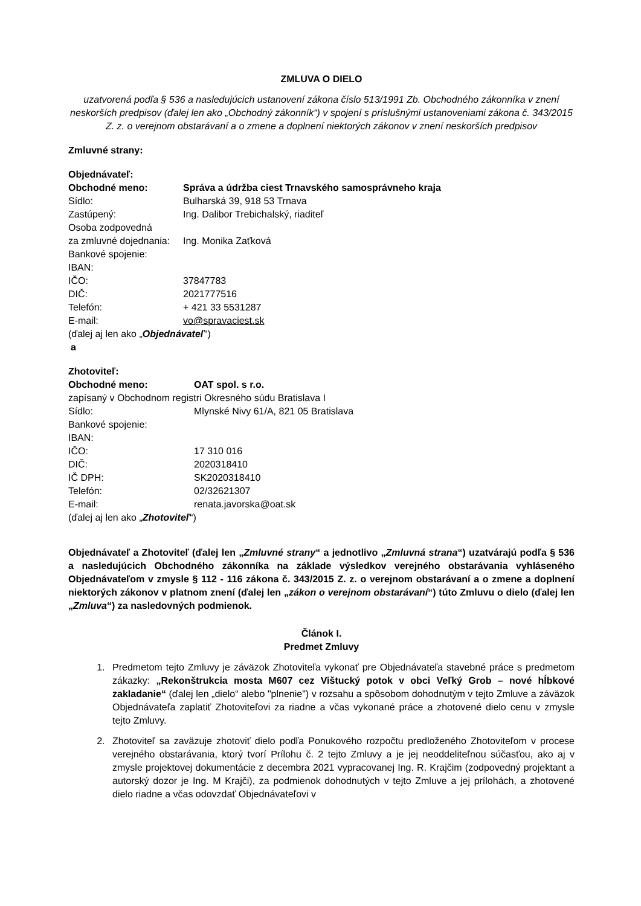ZMLUVA O DIELO
uzatvorená podľa § 536 a nasledujúcich ustanovení zákona číslo 513/1991 Zb. Obchodného zákonníka v znení neskorších predpisov (ďalej len ako „Obchodný zákonník“) v spojení s príslušnými ustanoveniami zákona č. 343/2015 Z. z. o verejnom obstarávaní a o zmene a doplnení niektorých zákonov v znení neskorších predpisov
Zmluvné strany:
Objednávateľ:
Obchodné meno: Správa a údržba ciest Trnavského samosprávneho kraja
Sídlo: Bulharská 39, 918 53 Trnava
Zastúpený: Ing. Dalibor Trebichalský, riaditeľ
Osoba zodpovedná
za zmluvné dojednania: Ing. Monika Zaťková
Bankové spojenie:
IBAN:
IČO: 37847783
DIČ: 2021777516
Telefón: + 421 33 5531287
E-mail: vo@spravaciest.sk
(ďalej aj len ako „Objednávateľ“)
a
Zhotoviteľ:
Obchodné meno: OAT spol. s r.o.
zapísaný v Obchodnom registri Okresného súdu Bratislava I
Sídlo: Mlynské Nivy 61/A, 821 05 Bratislava
Bankové spojenie:
IBAN:
IČO: 17 310 016
DIČ: 2020318410
IČ DPH: SK2020318410
Telefón: 02/32621307
E-mail: renata.javorska@oat.sk
(ďalej aj len ako „Zhotoviteľ“)
Objednávateľ a Zhotoviteľ (ďalej len „Zmluvné strany“ a jednotlivo „Zmluvná strana“) uzatvárajú podľa § 536 a nasledujúcich Obchodného zákonníka na základe výsledkov verejného obstarávania vyhláseného Objednávateľom v zmysle § 112 - 116 zákona č. 343/2015 Z. z. o verejnom obstarávaní a o zmene a doplnení niektorých zákonov v platnom znení (ďalej len „zákon o verejnom obstarávaní“) túto Zmluvu o dielo (ďalej len „Zmluva“) za nasledovných podmienok.
Článok I.
Predmet Zmluvy
1. Predmetom tejto Zmluvy je záväzok Zhotoviteľa vykonať pre Objednávateľa stavebné práce s predmetom zákazky: „Rekonštrukcia mosta M607 cez Vištucký potok v obci Veľký Grob – nové hĺbkové zakladanie“ (ďalej len „dielo“ alebo "plnenie") v rozsahu a spôsobom dohodnutým v tejto Zmluve a záväzok Objednávateľa zaplatiť Zhotoviteľovi za riadne a včas vykonané práce a zhotovené dielo cenu v zmysle tejto Zmluvy.
2. Zhotoviteľ sa zaväzuje zhotoviť dielo podľa Ponukového rozpočtu predloženého Zhotoviteľom v procese verejného obstarávania, ktorý tvorí Prílohu č. 2 tejto Zmluvy a je jej neoddeliteľnou súčasťou, ako aj v zmysle projektovej dokumentácie z decembra 2021 vypracovanej Ing. R. Krajčim (zodpovedný projektant a autorský dozor je Ing. M Krajči), za podmienok dohodnutých v tejto Zmluve a jej prílohách, a zhotovené dielo riadne a včas odovzdať Objednávateľovi v